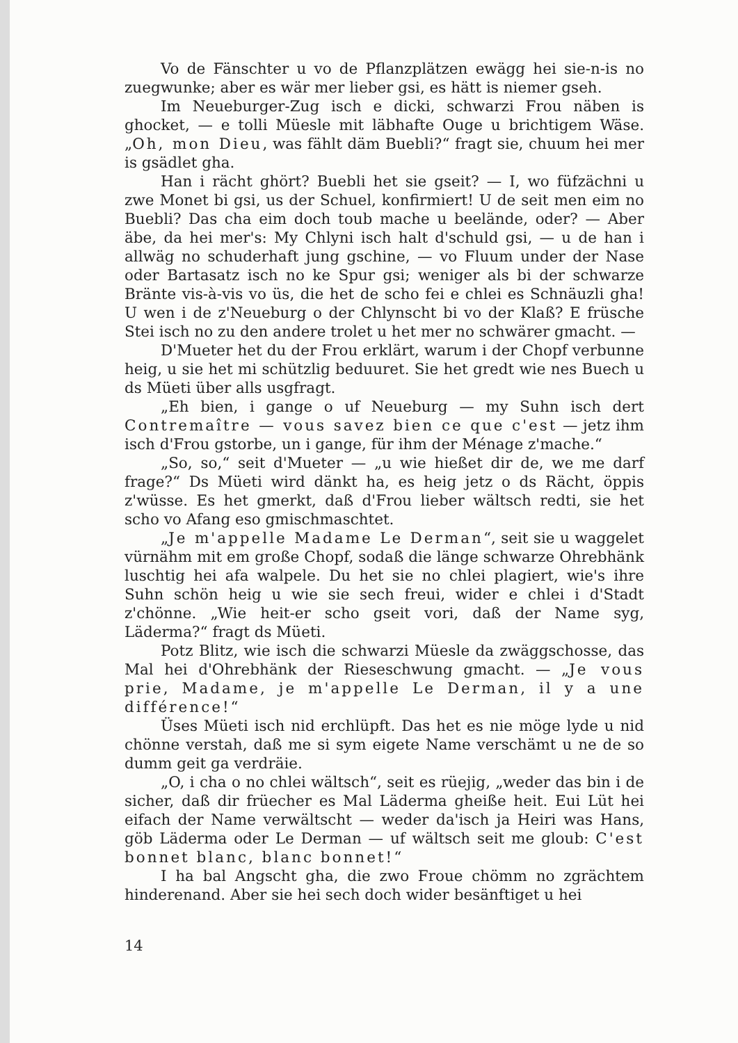Vo de Fänschter u vo de Pflanzplätzen ewägg hei sie-n-is no zuegwunke; aber es wär mer lieber gsi, es hätt is niemer gseh.
Im Neueburger-Zug isch e dicki, schwarzi Frou näben is ghocket, — e tolli Müesle mit läbhafte Ouge u brichtigem Wäse. „Oh, mon Dieu, was fählt däm Buebli?“ fragt sie, chuum hei mer is gsädlet gha.
Han i rächt ghört? Buebli het sie gseit? — I, wo füfzächni u zwe Monet bi gsi, us der Schuel, konfirmiert! U de seit men eim no Buebli? Das cha eim doch toub mache u beelände, oder? — Aber äbe, da hei mer's: My Chlyni isch halt d'schuld gsi, — u de han i allwäg no schuderhaft jung gschine, — vo Fluum under der Nase oder Bartasatz isch no ke Spur gsi; weniger als bi der schwarze Bränte vis-à-vis vo üs, die het de scho fei e chlei es Schnäuzli gha! U wen i de z'Neueburg o der Chlynscht bi vo der Klaß? E früsche Stei isch no zu den andere trolet u het mer no schwärer gmacht. —
D'Mueter het du der Frou erklärt, warum i der Chopf verbunne heig, u sie het mi schützlig beduuret. Sie het gredt wie nes Buech u ds Müeti über alls usgfragt.
„Eh bien, i gange o uf Neueburg — my Suhn isch dert Contremaître — vous savez bien ce que c'est — jetz ihm isch d'Frou gstorbe, un i gange, für ihm der Ménage z'mache.“
„So, so,“ seit d'Mueter — „u wie hießet dir de, we me darf frage?“ Ds Müeti wird dänkt ha, es heig jetz o ds Rächt, öppis z'wüsse. Es het gmerkt, daß d'Frou lieber wältsch redti, sie het scho vo Afang eso gmischmaschtet.
„Je m'appelle Madame Le Derman“, seit sie u waggelet vürnähm mit em große Chopf, sodaß die länge schwarze Ohrebhänk luschtig hei afa walpele. Du het sie no chlei plagiert, wie's ihre Suhn schön heig u wie sie sech freui, wider e chlei i d'Stadt z'chönne. „Wie heit-er scho gseit vori, daß der Name syg, Läderma?“ fragt ds Müeti.
Potz Blitz, wie isch die schwarzi Müesle da zwäggschosse, das Mal hei d'Ohrebhänk der Rieseschwung gmacht. — „Je vous prie, Madame, je m'appelle Le Derman, il y a une différence!“
Üses Müeti isch nid erchlüpft. Das het es nie möge lyde u nid chönne verstah, daß me si sym eigete Name verschämt u ne de so dumm geit ga verdräie.
„O, i cha o no chlei wältsch“, seit es rüejig, „weder das bin i de sicher, daß dir früecher es Mal Läderma gheiße heit. Eui Lüt hei eifach der Name verwältscht — weder da'isch ja Heiri was Hans, göb Läderma oder Le Derman — uf wältsch seit me gloub: C'est bonnet blanc, blanc bonnet!“
I ha bal Angscht gha, die zwo Froue chömm no zgrächtem hinderenand. Aber sie hei sech doch wider besänftiget u hei
14